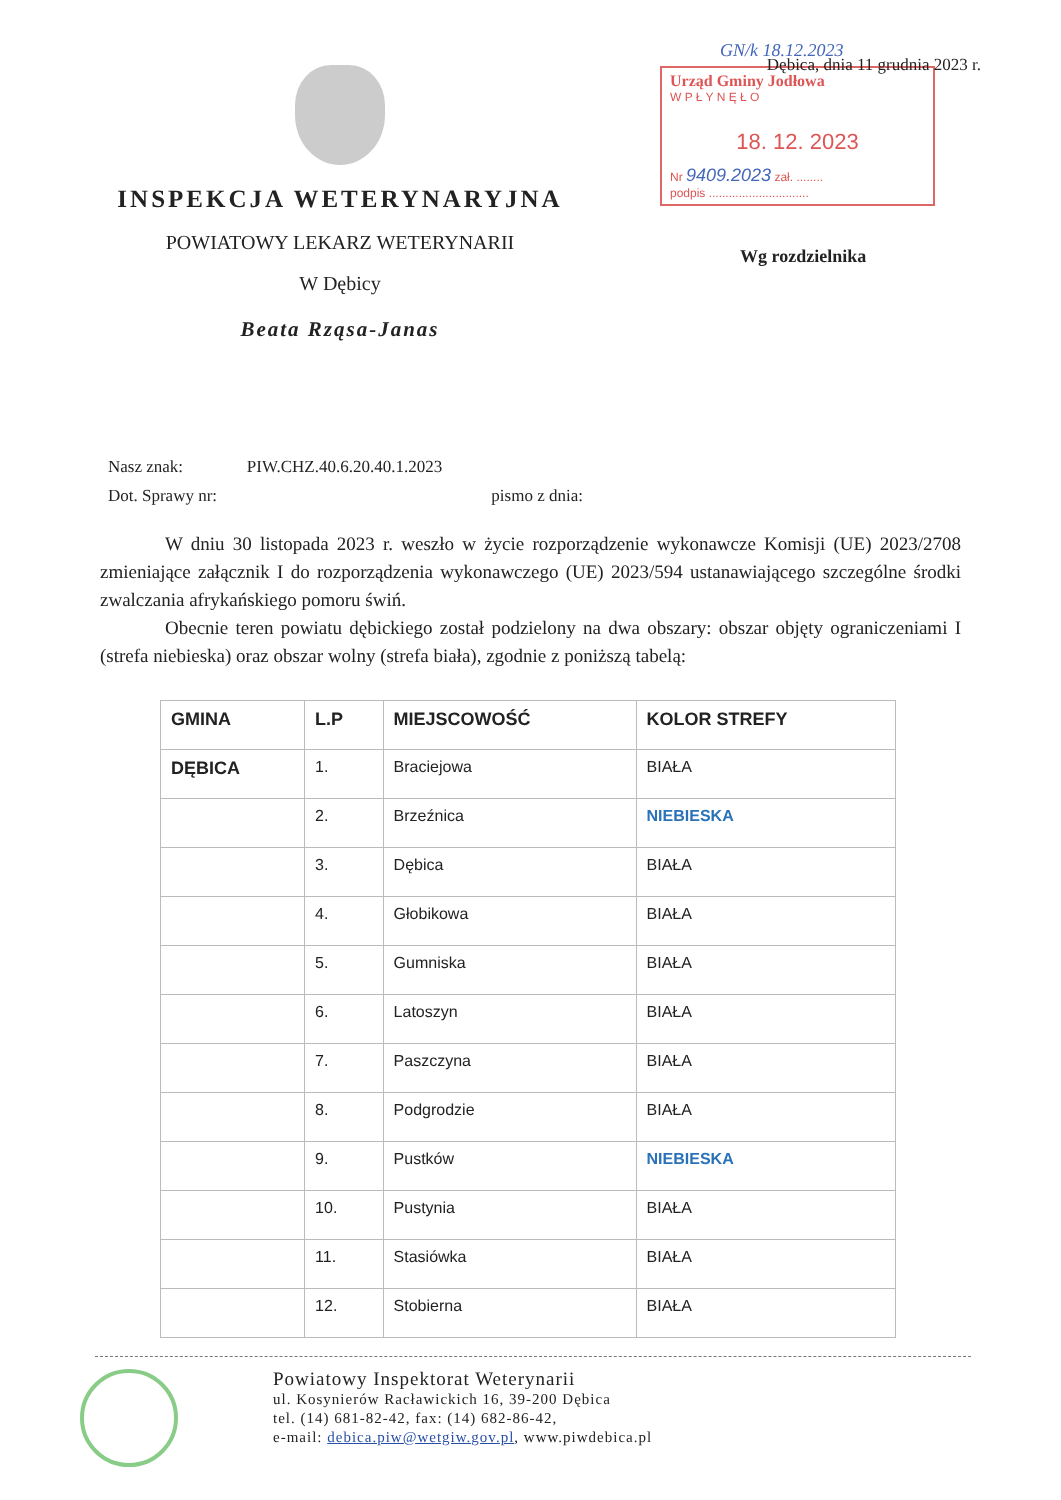INSPEKCJA WETERYNARYJNA
POWIATOWY LEKARZ WETERYNARII
W Dębicy
Beata Rząsa-Janas
Dębica, dnia 11 grudnia 2023 r.
GN/k 18.12.2023
Urząd Gminy Jodłowa
W P Ł Y N Ę Ł O
18. 12. 2023
Nr 9409.2023 zał. ........
podpis ..............................
Wg rozdzielnika
Nasz znak: PIW.CHZ.40.6.20.40.1.2023
Dot. Sprawy nr: pismo z dnia:
W dniu 30 listopada 2023 r. weszło w życie rozporządzenie wykonawcze Komisji (UE) 2023/2708 zmieniające załącznik I do rozporządzenia wykonawczego (UE) 2023/594 ustanawiającego szczególne środki zwalczania afrykańskiego pomoru świń.
Obecnie teren powiatu dębickiego został podzielony na dwa obszary: obszar objęty ograniczeniami I (strefa niebieska) oraz obszar wolny (strefa biała), zgodnie z poniższą tabelą:
| GMINA | L.P | MIEJSCOWOŚĆ | KOLOR STREFY |
| --- | --- | --- | --- |
| DĘBICA | 1. | Braciejowa | BIAŁA |
| | 2. | Brzeźnica | NIEBIESKA |
| | 3. | Dębica | BIAŁA |
| | 4. | Głobikowa | BIAŁA |
| | 5. | Gumniska | BIAŁA |
| | 6. | Latoszyn | BIAŁA |
| | 7. | Paszczyna | BIAŁA |
| | 8. | Podgrodzie | BIAŁA |
| | 9. | Pustków | NIEBIESKA |
| | 10. | Pustynia | BIAŁA |
| | 11. | Stasiówka | BIAŁA |
| | 12. | Stobierna | BIAŁA |
Powiatowy Inspektorat Weterynarii
ul. Kosynierów Racławickich 16, 39-200 Dębica
tel. (14) 681-82-42, fax: (14) 682-86-42,
e-mail: debica.piw@wetgiw.gov.pl, www.piwdebica.pl